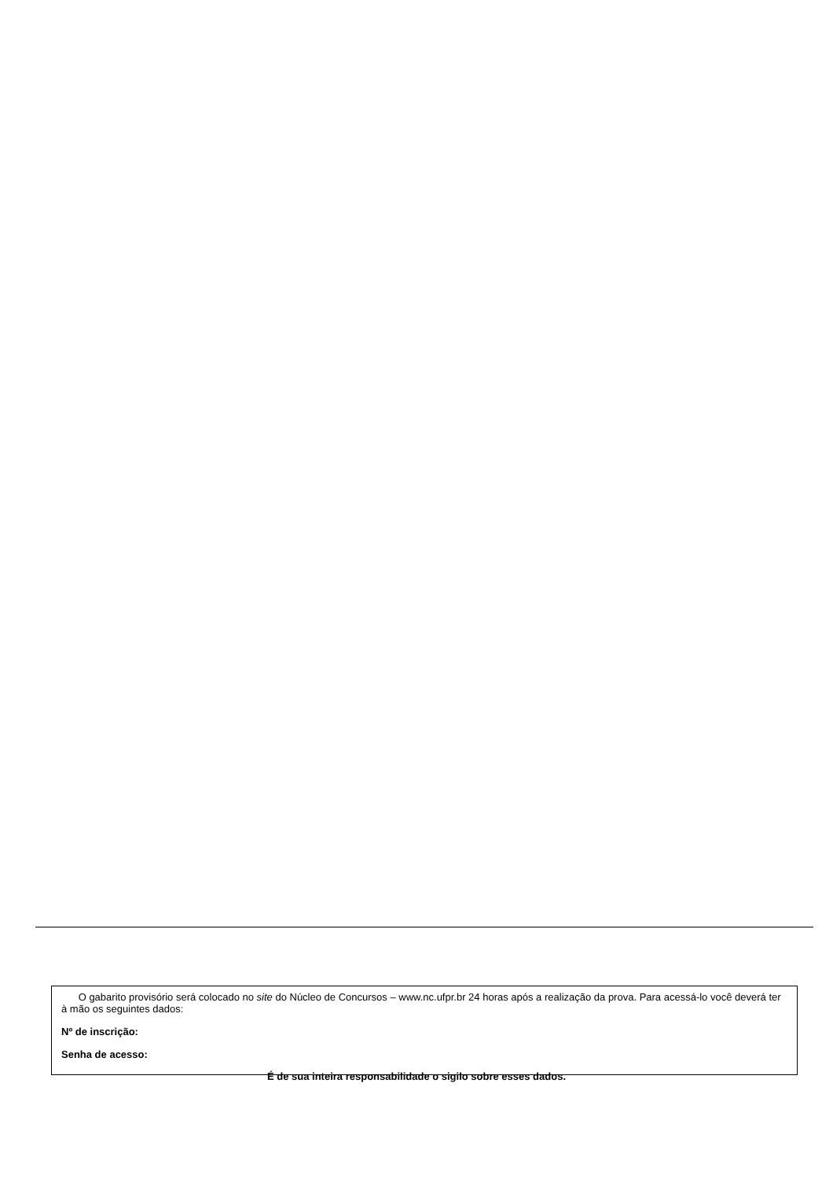O gabarito provisório será colocado no site do Núcleo de Concursos – www.nc.ufpr.br 24 horas após a realização da prova. Para acessá-lo você deverá ter à mão os seguintes dados:
Nº de inscrição:
Senha de acesso:
É de sua inteira responsabilidade o sigilo sobre esses dados.